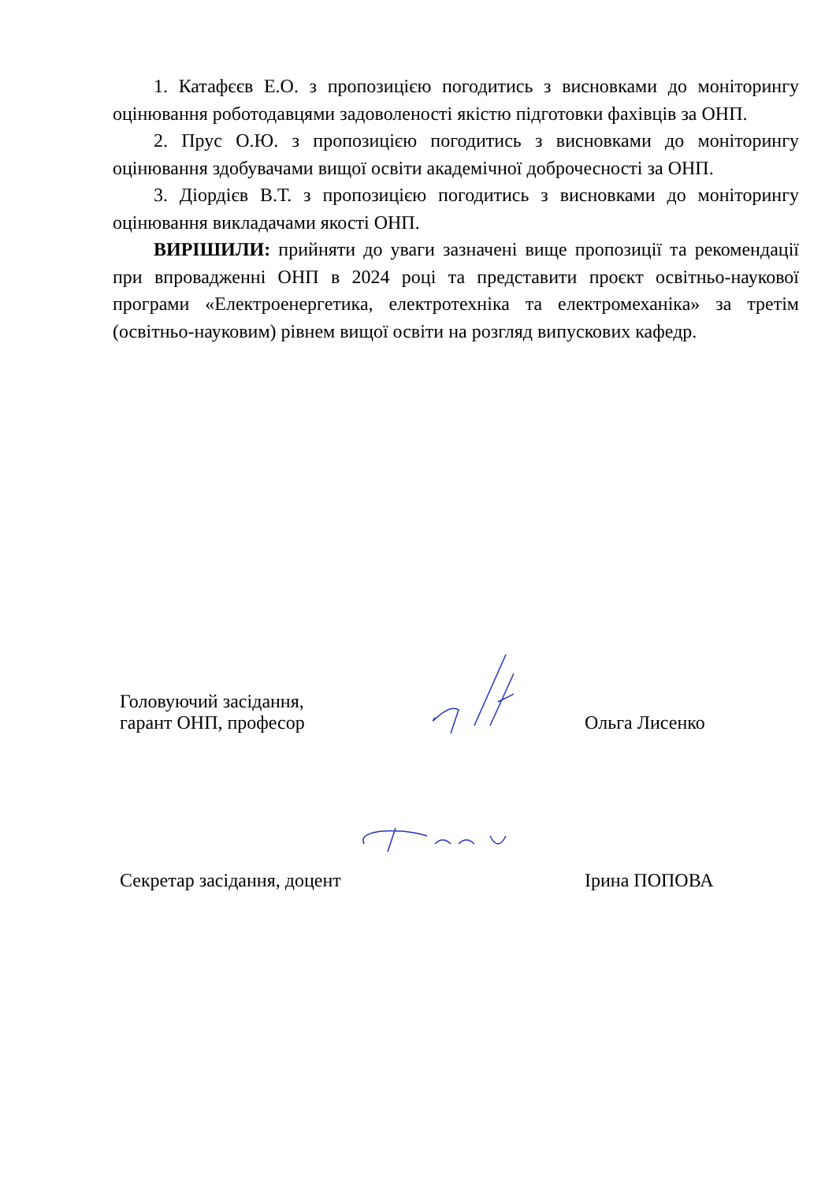1. Катафєєв Е.О. з пропозицією погодитись з висновками до моніторингу оцінювання роботодавцями задоволеності якістю підготовки фахівців за ОНП.
2. Прус О.Ю. з пропозицією погодитись з висновками до моніторингу оцінювання здобувачами вищої освіти академічної доброчесності за ОНП.
3. Діордієв В.Т. з пропозицією погодитись з висновками до моніторингу оцінювання викладачами якості ОНП.
ВИРІШИЛИ: прийняти до уваги зазначені вище пропозиції та рекомендації при впровадженні ОНП в 2024 році та представити проєкт освітньо-наукової програми «Електроенергетика, електротехніка та електромеханіка» за третім (освітньо-науковим) рівнем вищої освіти на розгляд випускових кафедр.
Головуючий засідання,
гарант ОНП, професор
Ольга Лисенко
Секретар засідання, доцент
Ірина ПОПОВА